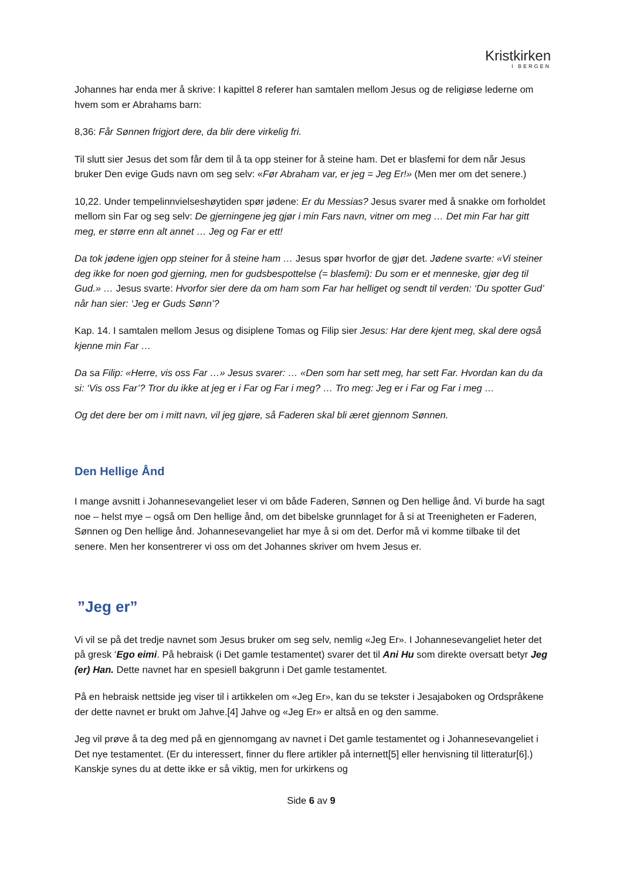Kristkirken
I BERGEN
Johannes har enda mer å skrive: I kapittel 8 referer han samtalen mellom Jesus og de religiøse lederne om hvem som er Abrahams barn:
8,36: Får Sønnen frigjort dere, da blir dere virkelig fri.
Til slutt sier Jesus det som får dem til å ta opp steiner for å steine ham. Det er blasfemi for dem når Jesus bruker Den evige Guds navn om seg selv: «Før Abraham var, er jeg = Jeg Er!» (Men mer om det senere.)
10,22. Under tempelinnvielseshøytiden spør jødene: Er du Messias? Jesus svarer med å snakke om forholdet mellom sin Far og seg selv: De gjerningene jeg gjør i min Fars navn, vitner om meg … Det min Far har gitt meg, er større enn alt annet … Jeg og Far er ett!
Da tok jødene igjen opp steiner for å steine ham … Jesus spør hvorfor de gjør det. Jødene svarte: «Vi steiner deg ikke for noen god gjerning, men for gudsbespottelse (= blasfemi): Du som er et menneske, gjør deg til Gud.» … Jesus svarte: Hvorfor sier dere da om ham som Far har helliget og sendt til verden: ‘Du spotter Gud’ når han sier: ‘Jeg er Guds Sønn’?
Kap. 14. I samtalen mellom Jesus og disiplene Tomas og Filip sier Jesus: Har dere kjent meg, skal dere også kjenne min Far …
Da sa Filip: «Herre, vis oss Far …» Jesus svarer: … «Den som har sett meg, har sett Far. Hvordan kan du da si: ‘Vis oss Far’? Tror du ikke at jeg er i Far og Far i meg? … Tro meg: Jeg er i Far og Far i meg …
Og det dere ber om i mitt navn, vil jeg gjøre, så Faderen skal bli æret gjennom Sønnen.
Den Hellige Ånd
I mange avsnitt i Johannesevangeliet leser vi om både Faderen, Sønnen og Den hellige ånd. Vi burde ha sagt noe – helst mye – også om Den hellige ånd, om det bibelske grunnlaget for å si at Treenigheten er Faderen, Sønnen og Den hellige ånd. Johannesevangeliet har mye å si om det. Derfor må vi komme tilbake til det senere. Men her konsentrerer vi oss om det Johannes skriver om hvem Jesus er.
”Jeg er”
Vi vil se på det tredje navnet som Jesus bruker om seg selv, nemlig «Jeg Er». I Johannesevangeliet heter det på gresk ‘Ego eimi. På hebraisk (i Det gamle testamentet) svarer det til Ani Hu som direkte oversatt betyr Jeg (er) Han. Dette navnet har en spesiell bakgrunn i Det gamle testamentet.
På en hebraisk nettside jeg viser til i artikkelen om «Jeg Er», kan du se tekster i Jesajaboken og Ordspråkene der dette navnet er brukt om Jahve.[4] Jahve og «Jeg Er» er altså en og den samme.
Jeg vil prøve å ta deg med på en gjennomgang av navnet i Det gamle testamentet og i Johannesevangeliet i Det nye testamentet. (Er du interessert, finner du flere artikler på internett[5] eller henvisning til litteratur[6].) Kanskje synes du at dette ikke er så viktig, men for urkirkens og
Side 6 av 9